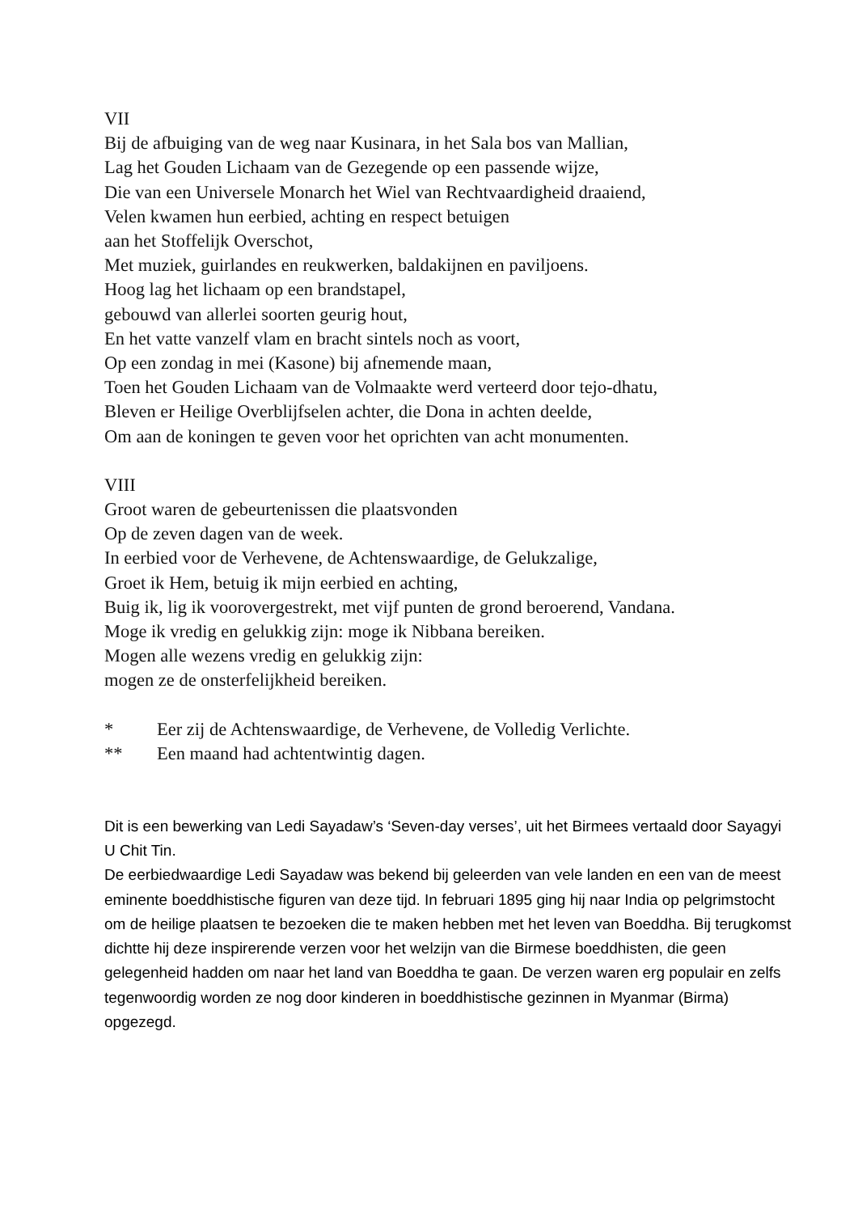VII
Bij de afbuiging van de weg naar Kusinara, in het Sala bos van Mallian,
Lag het Gouden Lichaam van de Gezegende op een passende wijze,
Die van een Universele Monarch het Wiel van Rechtvaardigheid draaiend,
Velen kwamen hun eerbied, achting en respect betuigen
aan het Stoffelijk Overschot,
Met muziek, guirlandes en reukwerken, baldakijnen en paviljoens.
Hoog lag het lichaam op een brandstapel,
gebouwd van allerlei soorten geurig hout,
En het vatte vanzelf vlam en bracht sintels noch as voort,
Op een zondag in mei (Kasone) bij afnemende maan,
Toen het Gouden Lichaam van de Volmaakte werd verteerd door tejo-dhatu,
Bleven er Heilige Overblijfselen achter, die Dona in achten deelde,
Om aan de koningen te geven voor het oprichten van acht monumenten.
VIII
Groot waren de gebeurtenissen die plaatsvonden
Op de zeven dagen van de week.
In eerbied voor de Verhevene, de Achtenswaardige, de Gelukzalige,
Groet ik Hem, betuig ik mijn eerbied en achting,
Buig ik, lig ik voorovergestrekt, met vijf punten de grond beroerend, Vandana.
Moge ik vredig en gelukkig zijn: moge ik Nibbana bereiken.
Mogen alle wezens vredig en gelukkig zijn:
mogen ze de onsterfelijkheid bereiken.
* Eer zij de Achtenswaardige, de Verhevene, de Volledig Verlichte.
** Een maand had achtentwintig dagen.
Dit is een bewerking van Ledi Sayadaw’s ‘Seven-day verses’, uit het Birmees vertaald door Sayagyi U Chit Tin.
De eerbiedwaardige Ledi Sayadaw was bekend bij geleerden van vele landen en een van de meest eminente boeddhistische figuren van deze tijd. In februari 1895 ging hij naar India op pelgrimstocht om de heilige plaatsen te bezoeken die te maken hebben met het leven van Boeddha. Bij terugkomst dichtte hij deze inspirerende verzen voor het welzijn van die Birmese boeddhisten, die geen gelegenheid hadden om naar het land van Boeddha te gaan. De verzen waren erg populair en zelfs tegenwoordig worden ze nog door kinderen in boeddhistische gezinnen in Myanmar (Birma) opgezegd.